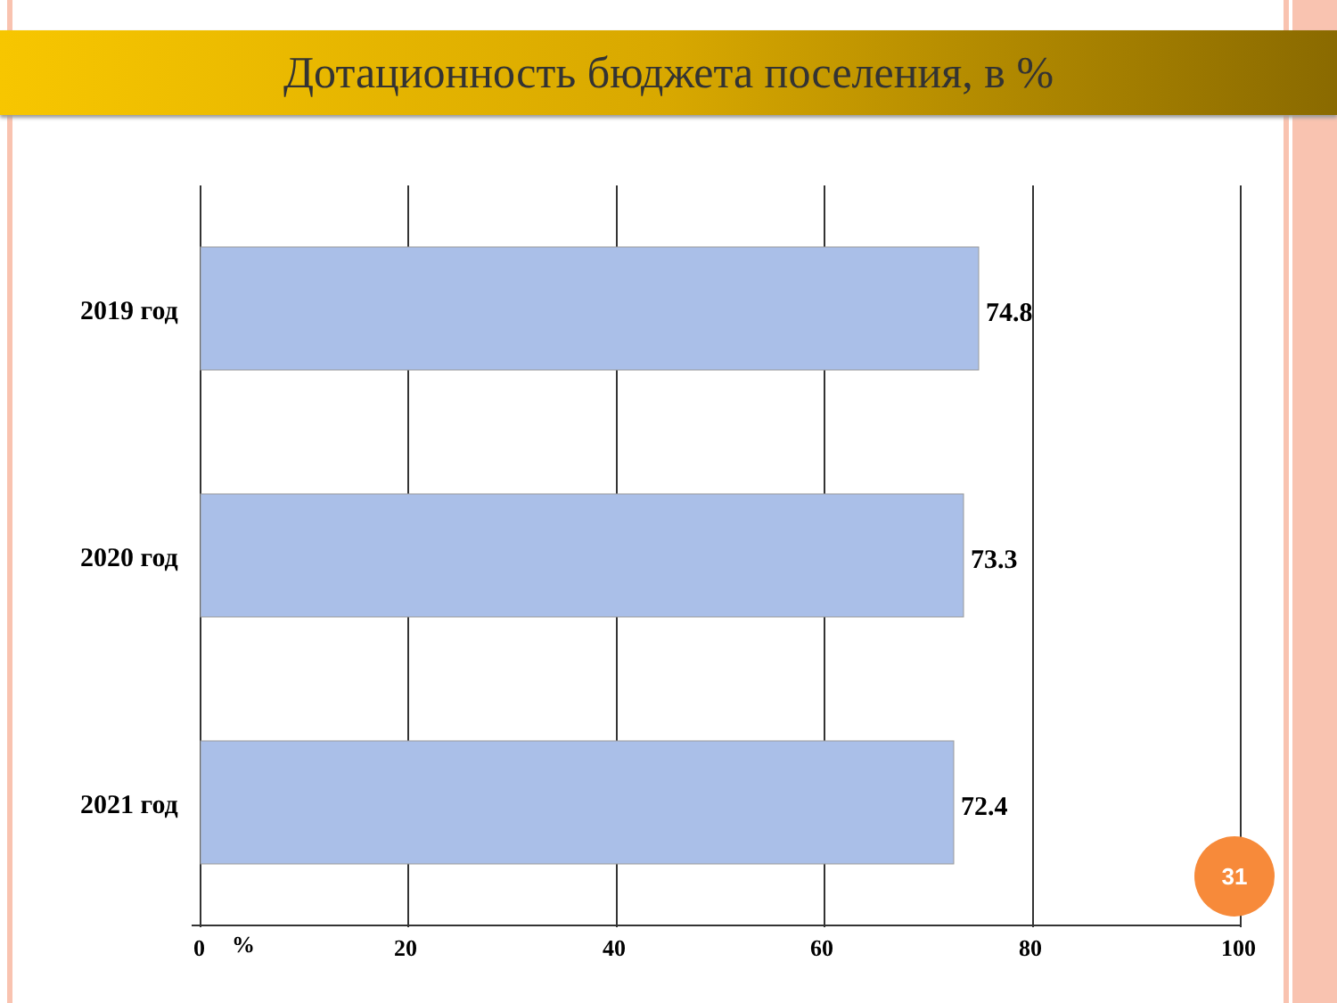Дотационность бюджета поселения, в %
2019 год
2020 год
2021 год
74.8
73.3
72.4
0
%
20
40
60
80
100
31